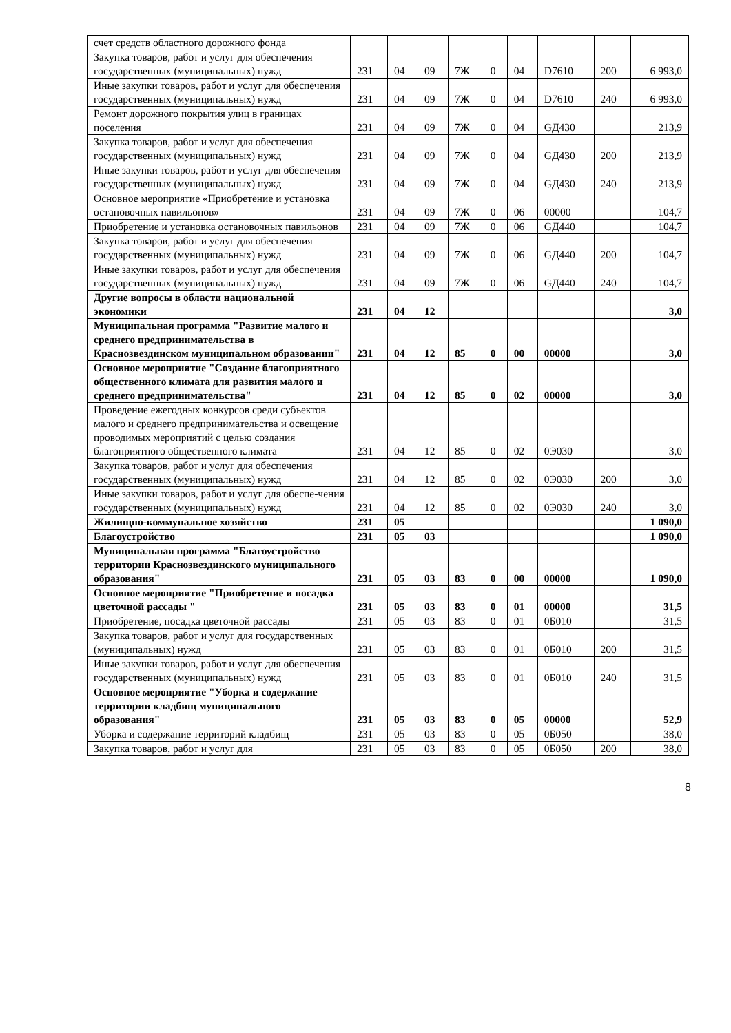| счет средств областного дорожного фонда | | | | | | | | | |
| Закупка товаров, работ и услуг для обеспечения государственных (муниципальных) нужд | 231 | 04 | 09 | 7Ж | 0 | 04 | D7610 | 200 | 6 993,0 |
| Иные закупки товаров, работ и услуг для обеспечения государственных (муниципальных) нужд | 231 | 04 | 09 | 7Ж | 0 | 04 | D7610 | 240 | 6 993,0 |
| Ремонт дорожного покрытия улиц в границах поселения | 231 | 04 | 09 | 7Ж | 0 | 04 | GД430 | | 213,9 |
| Закупка товаров, работ и услуг для обеспечения государственных (муниципальных) нужд | 231 | 04 | 09 | 7Ж | 0 | 04 | GД430 | 200 | 213,9 |
| Иные закупки товаров, работ и услуг для обеспечения государственных (муниципальных) нужд | 231 | 04 | 09 | 7Ж | 0 | 04 | GД430 | 240 | 213,9 |
| Основное мероприятие «Приобретение и установка остановочных павильонов» | 231 | 04 | 09 | 7Ж | 0 | 06 | 00000 | | 104,7 |
| Приобретение и установка остановочных павильонов | 231 | 04 | 09 | 7Ж | 0 | 06 | GД440 | | 104,7 |
| Закупка товаров, работ и услуг для обеспечения государственных (муниципальных) нужд | 231 | 04 | 09 | 7Ж | 0 | 06 | GД440 | 200 | 104,7 |
| Иные закупки товаров, работ и услуг для обеспечения государственных (муниципальных) нужд | 231 | 04 | 09 | 7Ж | 0 | 06 | GД440 | 240 | 104,7 |
| Другие вопросы в области национальной экономики | 231 | 04 | 12 | | | | | | 3,0 |
| Муниципальная программа "Развитие малого и среднего предпринимательства в Краснозвездинском муниципальном образовании" | 231 | 04 | 12 | 85 | 0 | 00 | 00000 | | 3,0 |
| Основное мероприятие "Создание благоприятного общественного климата для развития малого и среднего предпринимательства" | 231 | 04 | 12 | 85 | 0 | 02 | 00000 | | 3,0 |
| Проведение ежегодных конкурсов среди субъектов малого и среднего предпринимательства и освещение проводимых мероприятий с целью создания благоприятного общественного климата | 231 | 04 | 12 | 85 | 0 | 02 | 0Э030 | | 3,0 |
| Закупка товаров, работ и услуг для обеспечения государственных (муниципальных) нужд | 231 | 04 | 12 | 85 | 0 | 02 | 0Э030 | 200 | 3,0 |
| Иные закупки товаров, работ и услуг для обеспе-чения государственных (муниципальных) нужд | 231 | 04 | 12 | 85 | 0 | 02 | 0Э030 | 240 | 3,0 |
| Жилищно-коммунальное хозяйство | 231 | 05 | | | | | | | 1 090,0 |
| Благоустройство | 231 | 05 | 03 | | | | | | 1 090,0 |
| Муниципальная программа "Благоустройство территории Краснозвездинского муниципального образования" | 231 | 05 | 03 | 83 | 0 | 00 | 00000 | | 1 090,0 |
| Основное мероприятие "Приобретение и посадка цветочной рассады " | 231 | 05 | 03 | 83 | 0 | 01 | 00000 | | 31,5 |
| Приобретение, посадка цветочной рассады | 231 | 05 | 03 | 83 | 0 | 01 | 0Б010 | | 31,5 |
| Закупка товаров, работ и услуг для государственных (муниципальных) нужд | 231 | 05 | 03 | 83 | 0 | 01 | 0Б010 | 200 | 31,5 |
| Иные закупки товаров, работ и услуг для обеспечения государственных (муниципальных) нужд | 231 | 05 | 03 | 83 | 0 | 01 | 0Б010 | 240 | 31,5 |
| Основное мероприятие "Уборка и содержание территории кладбищ муниципального образования" | 231 | 05 | 03 | 83 | 0 | 05 | 00000 | | 52,9 |
| Уборка и содержание территорий кладбищ | 231 | 05 | 03 | 83 | 0 | 05 | 0Б050 | | 38,0 |
| Закупка товаров, работ и услуг для | 231 | 05 | 03 | 83 | 0 | 05 | 0Б050 | 200 | 38,0 |
8